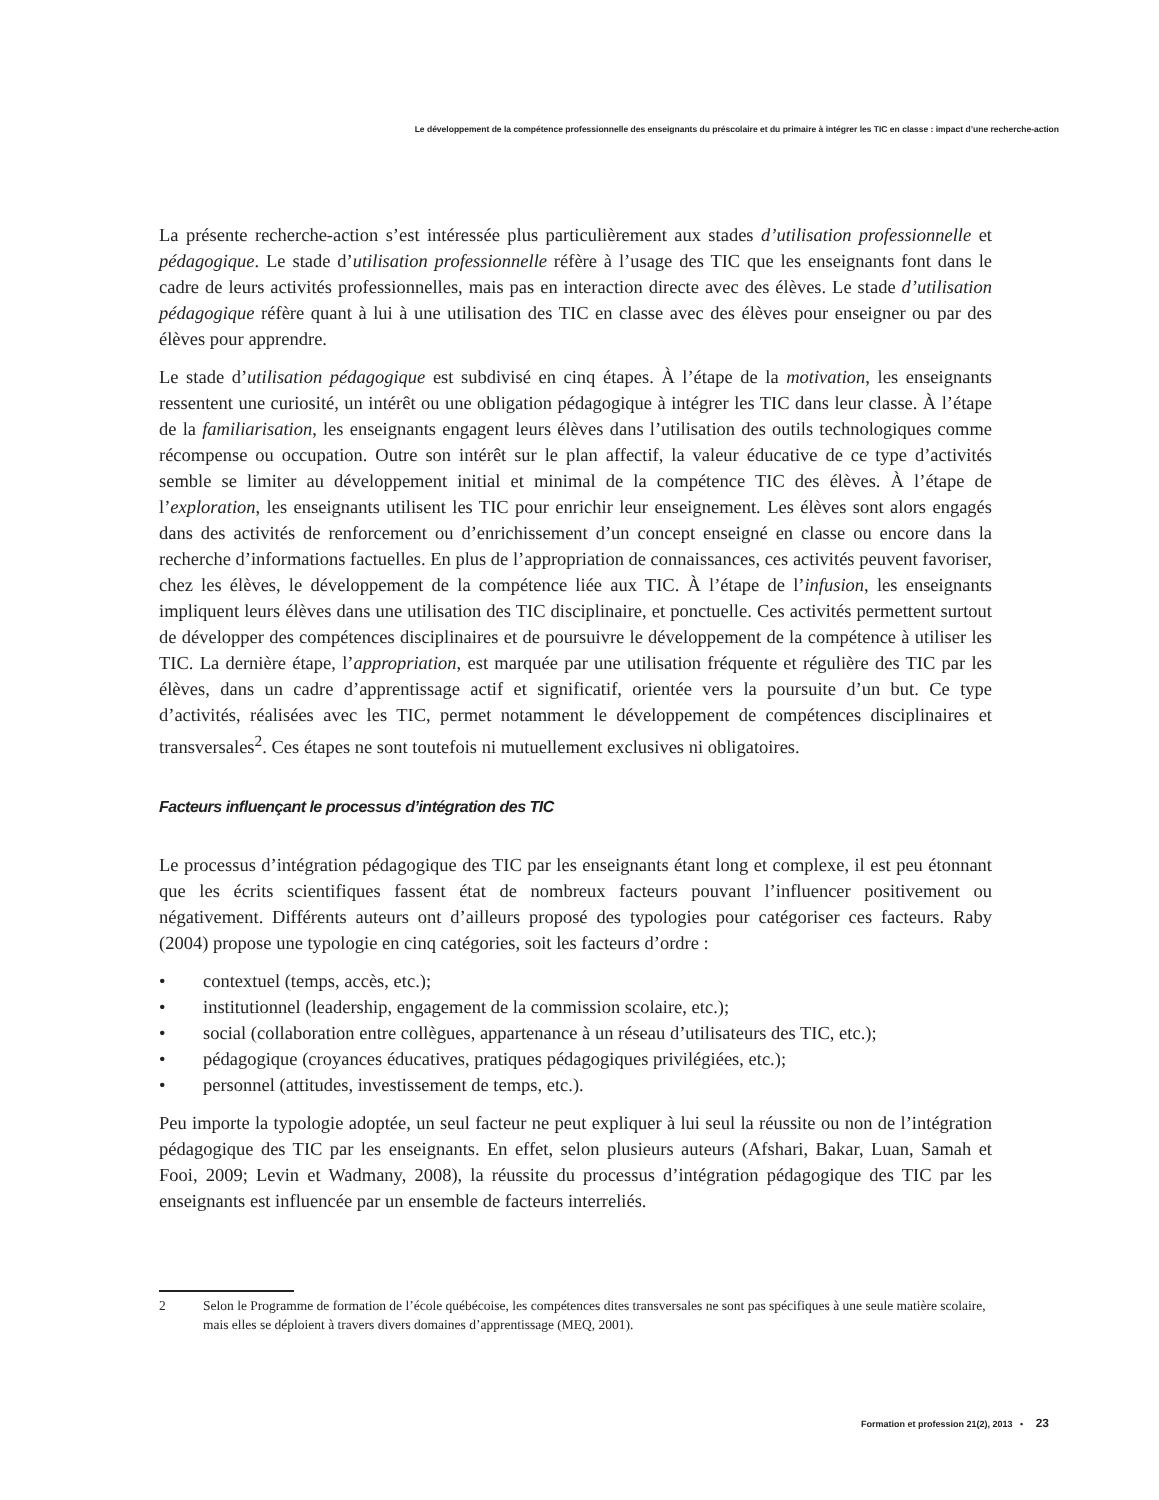Le développement de la compétence professionnelle des enseignants du préscolaire et du primaire à intégrer les TIC en classe : impact d’une recherche-action
La présente recherche-action s’est intéressée plus particulièrement aux stades d’utilisation professionnelle et pédagogique. Le stade d’utilisation professionnelle réfère à l’usage des TIC que les enseignants font dans le cadre de leurs activités professionnelles, mais pas en interaction directe avec des élèves. Le stade d’utilisation pédagogique réfère quant à lui à une utilisation des TIC en classe avec des élèves pour enseigner ou par des élèves pour apprendre.
Le stade d’utilisation pédagogique est subdivisé en cinq étapes. À l’étape de la motivation, les enseignants ressentent une curiosité, un intérêt ou une obligation pédagogique à intégrer les TIC dans leur classe. À l’étape de la familiarisation, les enseignants engagent leurs élèves dans l’utilisation des outils technologiques comme récompense ou occupation. Outre son intérêt sur le plan affectif, la valeur éducative de ce type d’activités semble se limiter au développement initial et minimal de la compétence TIC des élèves. À l’étape de l’exploration, les enseignants utilisent les TIC pour enrichir leur enseignement. Les élèves sont alors engagés dans des activités de renforcement ou d’enrichissement d’un concept enseigné en classe ou encore dans la recherche d’informations factuelles. En plus de l’appropriation de connaissances, ces activités peuvent favoriser, chez les élèves, le développement de la compétence liée aux TIC. À l’étape de l’infusion, les enseignants impliquent leurs élèves dans une utilisation des TIC disciplinaire, et ponctuelle. Ces activités permettent surtout de développer des compétences disciplinaires et de poursuivre le développement de la compétence à utiliser les TIC. La dernière étape, l’appropriation, est marquée par une utilisation fréquente et régulière des TIC par les élèves, dans un cadre d’apprentissage actif et significatif, orientée vers la poursuite d’un but. Ce type d’activités, réalisées avec les TIC, permet notamment le développement de compétences disciplinaires et transversales<sup>2</sup>. Ces étapes ne sont toutefois ni mutuellement exclusives ni obligatoires.
Facteurs influençant le processus d’intégration des TIC
Le processus d’intégration pédagogique des TIC par les enseignants étant long et complexe, il est peu étonnant que les écrits scientifiques fassent état de nombreux facteurs pouvant l’influencer positivement ou négativement. Différents auteurs ont d’ailleurs proposé des typologies pour catégoriser ces facteurs. Raby (2004) propose une typologie en cinq catégories, soit les facteurs d’ordre :
• contextuel (temps, accès, etc.);
• institutionnel (leadership, engagement de la commission scolaire, etc.);
• social (collaboration entre collègues, appartenance à un réseau d’utilisateurs des TIC, etc.);
• pédagogique (croyances éducatives, pratiques pédagogiques privilégiées, etc.);
• personnel (attitudes, investissement de temps, etc.).
Peu importe la typologie adoptée, un seul facteur ne peut expliquer à lui seul la réussite ou non de l’intégration pédagogique des TIC par les enseignants. En effet, selon plusieurs auteurs (Afshari, Bakar, Luan, Samah et Fooi, 2009; Levin et Wadmany, 2008), la réussite du processus d’intégration pédagogique des TIC par les enseignants est influencée par un ensemble de facteurs interreliés.
2 Selon le Programme de formation de l’école québécoise, les compétences dites transversales ne sont pas spécifiques à une seule matière scolaire, mais elles se déploient à travers divers domaines d’apprentissage (MEQ, 2001).
Formation et profession 21(2), 2013 • 23